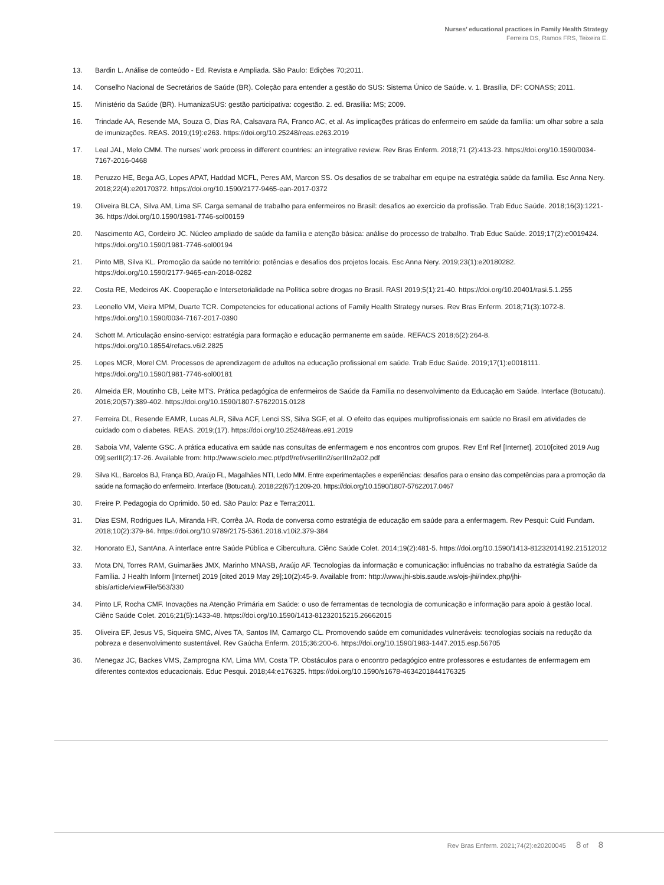Nurses’ educational practices in Family Health Strategy
Ferreira DS, Ramos FRS, Teixeira E.
13. Bardin L. Análise de conteúdo - Ed. Revista e Ampliada. São Paulo: Edições 70;2011.
14. Conselho Nacional de Secretários de Saúde (BR). Coleção para entender a gestão do SUS: Sistema Único de Saúde. v. 1. Brasília, DF: CONASS; 2011.
15. Ministério da Saúde (BR). HumanizaSUS: gestão participativa: cogestão. 2. ed. Brasília: MS; 2009.
16. Trindade AA, Resende MA, Souza G, Dias RA, Calsavara RA, Franco AC, et al. As implicações práticas do enfermeiro em saúde da família: um olhar sobre a sala de imunizações. REAS. 2019;(19):e263. https://doi.org/10.25248/reas.e263.2019
17. Leal JAL, Melo CMM. The nurses’ work process in different countries: an integrative review. Rev Bras Enferm. 2018;71 (2):413-23. https://doi.org/10.1590/0034-7167-2016-0468
18. Peruzzo HE, Bega AG, Lopes APAT, Haddad MCFL, Peres AM, Marcon SS. Os desafios de se trabalhar em equipe na estratégia saúde da família. Esc Anna Nery. 2018;22(4):e20170372. https://doi.org/10.1590/2177-9465-ean-2017-0372
19. Oliveira BLCA, Silva AM, Lima SF. Carga semanal de trabalho para enfermeiros no Brasil: desafios ao exercício da profissão. Trab Educ Saúde. 2018;16(3):1221-36. https://doi.org/10.1590/1981-7746-sol00159
20. Nascimento AG, Cordeiro JC. Núcleo ampliado de saúde da família e atenção básica: análise do processo de trabalho. Trab Educ Saúde. 2019;17(2):e0019424. https://doi.org/10.1590/1981-7746-sol00194
21. Pinto MB, Silva KL. Promoção da saúde no território: potências e desafios dos projetos locais. Esc Anna Nery. 2019;23(1):e20180282. https://doi.org/10.1590/2177-9465-ean-2018-0282
22. Costa RE, Medeiros AK. Cooperação e Intersetorialidade na Política sobre drogas no Brasil. RASI 2019;5(1):21-40. https://doi.org/10.20401/rasi.5.1.255
23. Leonello VM, Vieira MPM, Duarte TCR. Competencies for educational actions of Family Health Strategy nurses. Rev Bras Enferm. 2018;71(3):1072-8. https://doi.org/10.1590/0034-7167-2017-0390
24. Schott M. Articulação ensino-serviço: estratégia para formação e educação permanente em saúde. REFACS 2018;6(2):264-8. https://doi.org/10.18554/refacs.v6i2.2825
25. Lopes MCR, Morel CM. Processos de aprendizagem de adultos na educação profissional em saúde. Trab Educ Saúde. 2019;17(1):e0018111. https://doi.org/10.1590/1981-7746-sol00181
26. Almeida ER, Moutinho CB, Leite MTS. Prática pedagógica de enfermeiros de Saúde da Família no desenvolvimento da Educação em Saúde. Interface (Botucatu). 2016;20(57):389-402. https://doi.org/10.1590/1807-57622015.0128
27. Ferreira DL, Resende EAMR, Lucas ALR, Silva ACF, Lenci SS, Silva SGF, et al. O efeito das equipes multiprofissionais em saúde no Brasil em atividades de cuidado com o diabetes. REAS. 2019;(17). https://doi.org/10.25248/reas.e91.2019
28. Saboia VM, Valente GSC. A prática educativa em saúde nas consultas de enfermagem e nos encontros com grupos. Rev Enf Ref [Internet]. 2010[cited 2019 Aug 09];serIII(2):17-26. Available from: http://www.scielo.mec.pt/pdf/ref/vserIIIn2/serIIIn2a02.pdf
29. Silva KL, Barcelos BJ, França BD, Araújo FL, Magalhães NTI, Ledo MM. Entre experimentações e experiências: desafios para o ensino das competências para a promoção da saúde na formação do enfermeiro. Interface (Botucatu). 2018;22(67):1209-20. https://doi.org/10.1590/1807-57622017.0467
30. Freire P. Pedagogia do Oprimido. 50 ed. São Paulo: Paz e Terra;2011.
31. Dias ESM, Rodrigues ILA, Miranda HR, Corrêa JA. Roda de conversa como estratégia de educação em saúde para a enfermagem. Rev Pesqui: Cuid Fundam. 2018;10(2):379-84. https://doi.org/10.9789/2175-5361.2018.v10i2.379-384
32. Honorato EJ, SantAna. A interface entre Saúde Pública e Cibercultura. Ciênc Saúde Colet. 2014;19(2):481-5. https://doi.org/10.1590/1413-81232014192.21512012
33. Mota DN, Torres RAM, Guimarães JMX, Marinho MNASB, Araújo AF. Tecnologias da informação e comunicação: influências no trabalho da estratégia Saúde da Família. J Health Inform [Internet] 2019 [cited 2019 May 29];10(2):45-9. Available from: http://www.jhi-sbis.saude.ws/ojs-jhi/index.php/jhi-sbis/article/viewFile/563/330
34. Pinto LF, Rocha CMF. Inovações na Atenção Primária em Saúde: o uso de ferramentas de tecnologia de comunicação e informação para apoio à gestão local. Ciênc Saúde Colet. 2016;21(5):1433-48. https://doi.org/10.1590/1413-81232015215.26662015
35. Oliveira EF, Jesus VS, Siqueira SMC, Alves TA, Santos IM, Camargo CL. Promovendo saúde em comunidades vulneráveis: tecnologias sociais na redução da pobreza e desenvolvimento sustentável. Rev Gaúcha Enferm. 2015;36:200-6. https://doi.org/10.1590/1983-1447.2015.esp.56705
36. Menegaz JC, Backes VMS, Zamprogna KM, Lima MM, Costa TP. Obstáculos para o encontro pedagógico entre professores e estudantes de enfermagem em diferentes contextos educacionais. Educ Pesqui. 2018;44:e176325. https://doi.org/10.1590/s1678-4634201844176325
Rev Bras Enferm. 2021;74(2):e20200045 8 of 8